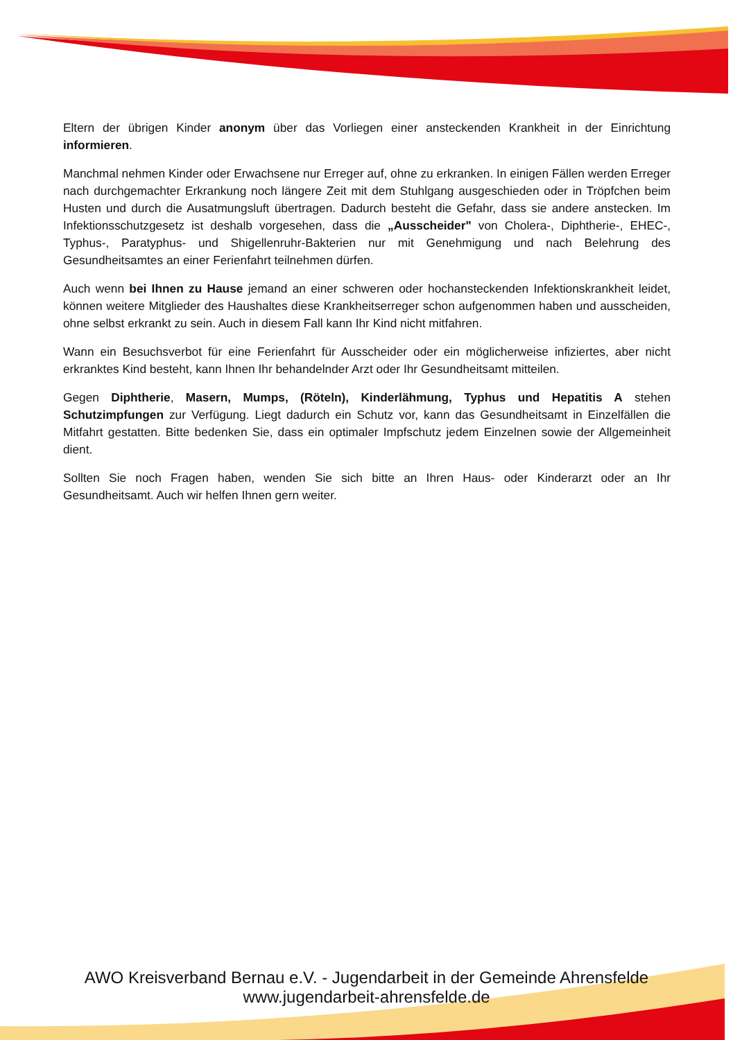Eltern der übrigen Kinder anonym über das Vorliegen einer ansteckenden Krankheit in der Einrichtung informieren.
Manchmal nehmen Kinder oder Erwachsene nur Erreger auf, ohne zu erkranken. In einigen Fällen werden Erreger nach durchgemachter Erkrankung noch längere Zeit mit dem Stuhlgang ausgeschieden oder in Tröpfchen beim Husten und durch die Ausatmungsluft übertragen. Dadurch besteht die Gefahr, dass sie andere anstecken. Im Infektionsschutzgesetz ist deshalb vorgesehen, dass die „Ausscheider" von Cholera-, Diphtherie-, EHEC-, Typhus-, Paratyphus- und Shigellenruhr-Bakterien nur mit Genehmigung und nach Belehrung des Gesundheitsamtes an einer Ferienfahrt teilnehmen dürfen.
Auch wenn bei Ihnen zu Hause jemand an einer schweren oder hochansteckenden Infektionskrankheit leidet, können weitere Mitglieder des Haushaltes diese Krankheitserreger schon aufgenommen haben und ausscheiden, ohne selbst erkrankt zu sein. Auch in diesem Fall kann Ihr Kind nicht mitfahren.
Wann ein Besuchsverbot für eine Ferienfahrt für Ausscheider oder ein möglicherweise infiziertes, aber nicht erkranktes Kind besteht, kann Ihnen Ihr behandelnder Arzt oder Ihr Gesundheitsamt mitteilen.
Gegen Diphtherie, Masern, Mumps, (Röteln), Kinderlähmung, Typhus und Hepatitis A stehen Schutzimpfungen zur Verfügung. Liegt dadurch ein Schutz vor, kann das Gesundheitsamt in Einzelfällen die Mitfahrt gestatten. Bitte bedenken Sie, dass ein optimaler Impfschutz jedem Einzelnen sowie der Allgemeinheit dient.
Sollten Sie noch Fragen haben, wenden Sie sich bitte an Ihren Haus- oder Kinderarzt oder an Ihr Gesundheitsamt. Auch wir helfen Ihnen gern weiter.
AWO Kreisverband Bernau e.V. - Jugendarbeit in der Gemeinde Ahrensfelde
www.jugendarbeit-ahrensfelde.de